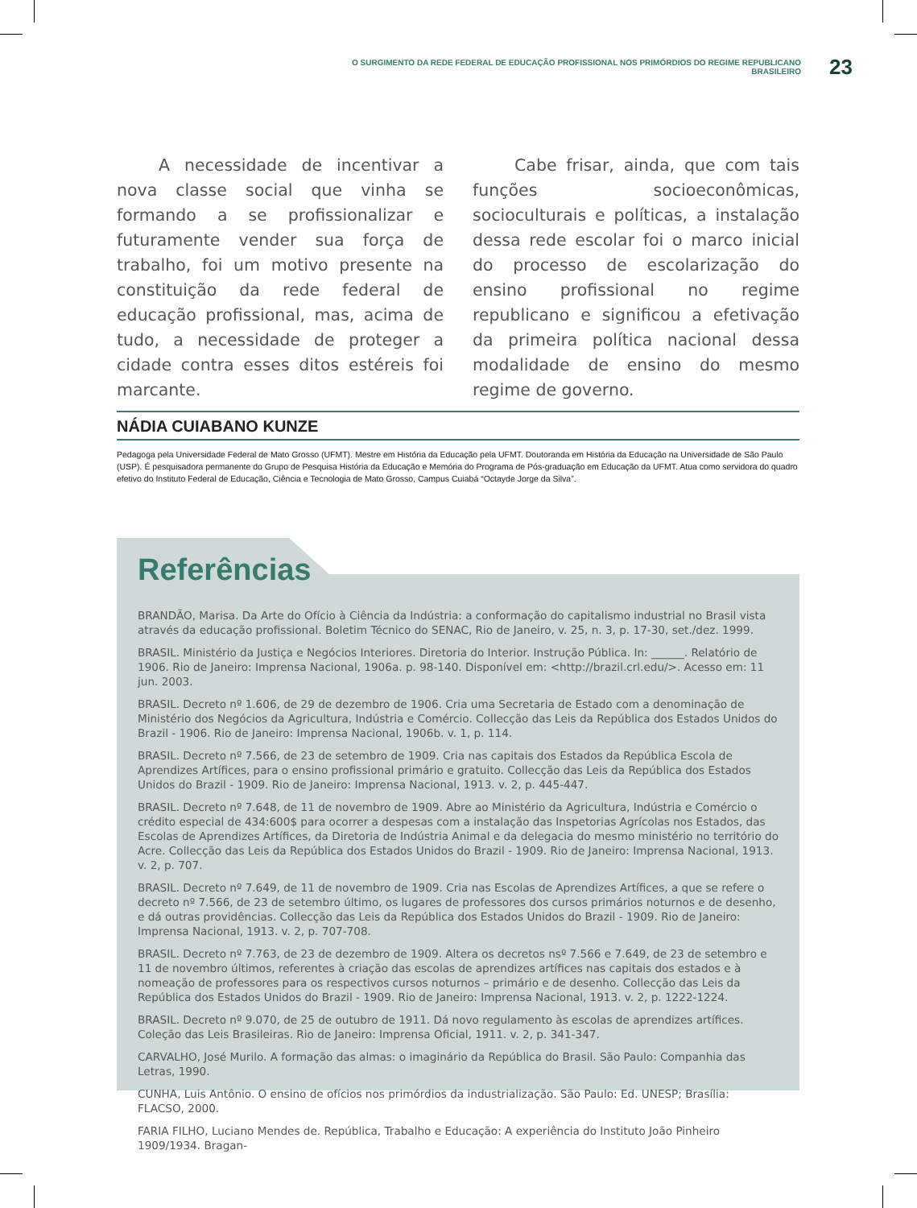O SURGIMENTO DA REDE FEDERAL DE EDUCAÇÃO PROFISSIONAL NOS PRIMÓRDIOS DO REGIME REPUBLICANO BRASILEIRO
23
A necessidade de incentivar a nova classe social que vinha se formando a se profissionalizar e futuramente vender sua força de trabalho, foi um motivo presente na constituição da rede federal de educação profissional, mas, acima de tudo, a necessidade de proteger a cidade contra esses ditos estéreis foi marcante.
Cabe frisar, ainda, que com tais funções socioeconômicas, socioculturais e políticas, a instalação dessa rede escolar foi o marco inicial do processo de escolarização do ensino profissional no regime republicano e significou a efetivação da primeira política nacional dessa modalidade de ensino do mesmo regime de governo.
NÁDIA CUIABANO KUNZE
Pedagoga pela Universidade Federal de Mato Grosso (UFMT). Mestre em História da Educação pela UFMT. Doutoranda em História da Educação na Universidade de São Paulo (USP). É pesquisadora permanente do Grupo de Pesquisa História da Educação e Memória do Programa de Pós-graduação em Educação da UFMT. Atua como servidora do quadro efetivo do Instituto Federal de Educação, Ciência e Tecnologia de Mato Grosso, Campus Cuiabá “Octayde Jorge da Silva”.
Referências
BRANDÃO, Marisa. Da Arte do Ofício à Ciência da Indústria: a conformação do capitalismo industrial no Brasil vista através da educação profissional. Boletim Técnico do SENAC, Rio de Janeiro, v. 25, n. 3, p. 17-30, set./dez. 1999.
BRASIL. Ministério da Justiça e Negócios Interiores. Diretoria do Interior. Instrução Pública. In: ______. Relatório de 1906. Rio de Janeiro: Imprensa Nacional, 1906a. p. 98-140. Disponível em: <http://brazil.crl.edu/>. Acesso em: 11 jun. 2003.
BRASIL. Decreto nº 1.606, de 29 de dezembro de 1906. Cria uma Secretaria de Estado com a denominação de Ministério dos Negócios da Agricultura, Indústria e Comércio. Collecção das Leis da República dos Estados Unidos do Brazil - 1906. Rio de Janeiro: Imprensa Nacional, 1906b. v. 1, p. 114.
BRASIL. Decreto nº 7.566, de 23 de setembro de 1909. Cria nas capitais dos Estados da República Escola de Aprendizes Artífices, para o ensino profissional primário e gratuito. Collecção das Leis da República dos Estados Unidos do Brazil - 1909. Rio de Janeiro: Imprensa Nacional, 1913. v. 2, p. 445-447.
BRASIL. Decreto nº 7.648, de 11 de novembro de 1909. Abre ao Ministério da Agricultura, Indústria e Comércio o crédito especial de 434:600$ para ocorrer a despesas com a instalação das Inspetorias Agrícolas nos Estados, das Escolas de Aprendizes Artífices, da Diretoria de Indústria Animal e da delegacia do mesmo ministério no território do Acre. Collecção das Leis da República dos Estados Unidos do Brazil - 1909. Rio de Janeiro: Imprensa Nacional, 1913. v. 2, p. 707.
BRASIL. Decreto nº 7.649, de 11 de novembro de 1909. Cria nas Escolas de Aprendizes Artífices, a que se refere o decreto nº 7.566, de 23 de setembro último, os lugares de professores dos cursos primários noturnos e de desenho, e dá outras providências. Collecção das Leis da República dos Estados Unidos do Brazil - 1909. Rio de Janeiro: Imprensa Nacional, 1913. v. 2, p. 707-708.
BRASIL. Decreto nº 7.763, de 23 de dezembro de 1909. Altera os decretos nsº 7.566 e 7.649, de 23 de setembro e 11 de novembro últimos, referentes à criação das escolas de aprendizes artífices nas capitais dos estados e à nomeação de professores para os respectivos cursos noturnos – primário e de desenho. Collecção das Leis da República dos Estados Unidos do Brazil - 1909. Rio de Janeiro: Imprensa Nacional, 1913. v. 2, p. 1222-1224.
BRASIL. Decreto nº 9.070, de 25 de outubro de 1911. Dá novo regulamento às escolas de aprendizes artífices. Coleção das Leis Brasileiras. Rio de Janeiro: Imprensa Oficial, 1911. v. 2, p. 341-347.
CARVALHO, José Murilo. A formação das almas: o imaginário da República do Brasil. São Paulo: Companhia das Letras, 1990.
CUNHA, Luis Antônio. O ensino de ofícios nos primórdios da industrialização. São Paulo: Ed. UNESP; Brasília: FLACSO, 2000.
FARIA FILHO, Luciano Mendes de. República, Trabalho e Educação: A experiência do Instituto João Pinheiro 1909/1934. Bragan-